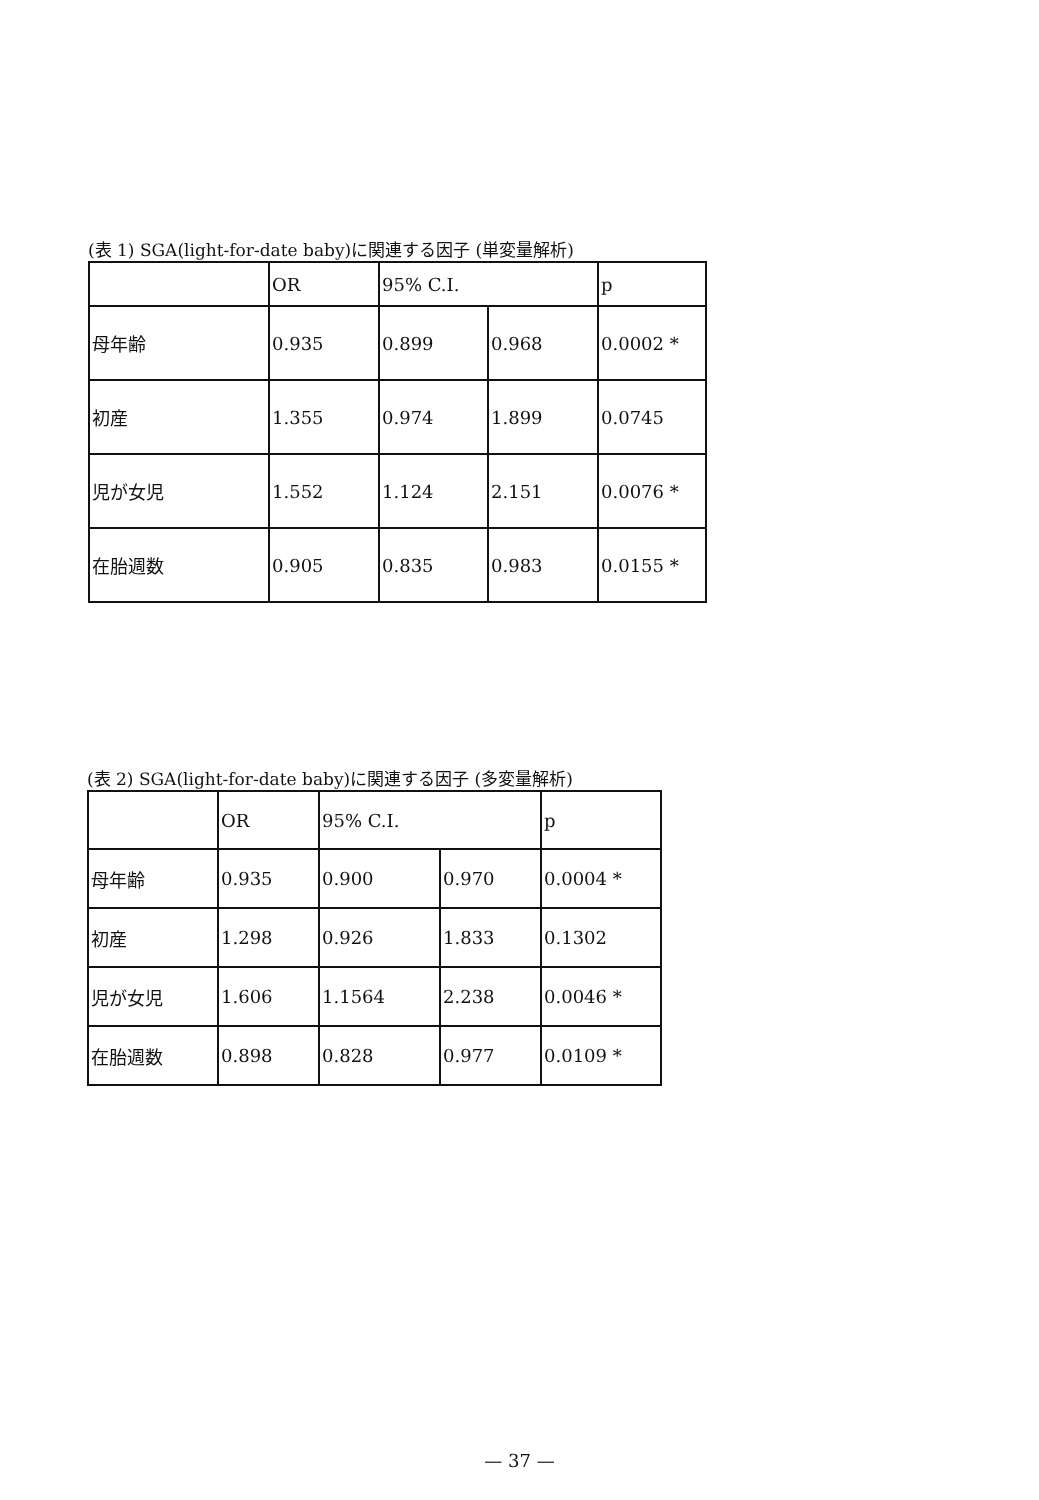(表 1) SGA(light-for-date baby)に関連する因子 (単変量解析)
| | OR | 95% C.I. | | p |
| 母年齢 | 0.935 | 0.899 | 0.968 | 0.0002 * |
| 初産 | 1.355 | 0.974 | 1.899 | 0.0745 |
| 児が女児 | 1.552 | 1.124 | 2.151 | 0.0076 * |
| 在胎週数 | 0.905 | 0.835 | 0.983 | 0.0155 * |
(表 2) SGA(light-for-date baby)に関連する因子 (多変量解析)
| | OR | 95% C.I. | | p |
| 母年齢 | 0.935 | 0.900 | 0.970 | 0.0004 * |
| 初産 | 1.298 | 0.926 | 1.833 | 0.1302 |
| 児が女児 | 1.606 | 1.1564 | 2.238 | 0.0046 * |
| 在胎週数 | 0.898 | 0.828 | 0.977 | 0.0109 * |
— 37 —